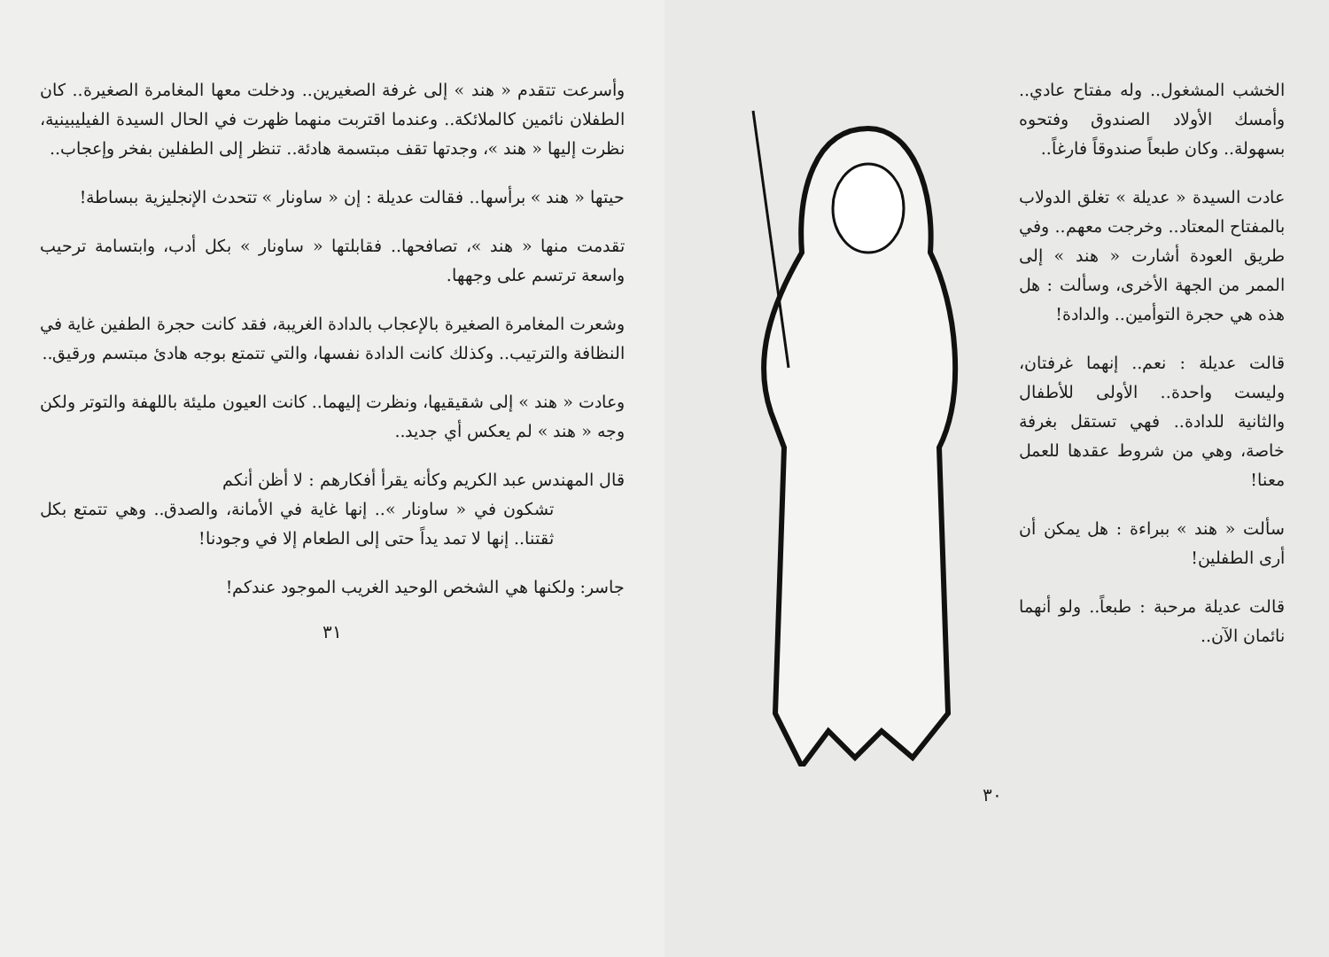وأسرعت تتقدم « هند » إلى غرفة الصغيرين.. ودخلت معها المغامرة الصغيرة.. كان الطفلان نائمين كالملائكة.. وعندما اقتربت منهما ظهرت في الحال السيدة الفيليبينية، نظرت إليها « هند »، وجدتها تقف مبتسمة هادئة.. تنظر إلى الطفلين بفخر وإعجاب..
حيتها « هند » برأسها.. فقالت عديلة : إن « ساونار » تتحدث الإنجليزية ببساطة!
تقدمت منها « هند »، تصافحها.. فقابلتها « ساونار » بكل أدب، وابتسامة ترحيب واسعة ترتسم على وجهها.
وشعرت المغامرة الصغيرة بالإعجاب بالدادة الغريبة، فقد كانت حجرة الطفين غاية في النظافة والترتيب.. وكذلك كانت الدادة نفسها، والتي تتمتع بوجه هادئ مبتسم ورقيق..
وعادت « هند » إلى شقيقيها، ونظرت إليهما.. كانت العيون مليئة باللهفة والتوتر ولكن وجه « هند » لم يعكس أي جديد..
قال المهندس عبد الكريم وكأنه يقرأ أفكارهم : لا أظن أنكم
تشكون في « ساونار ».. إنها غاية في الأمانة، والصدق.. وهي تتمتع بكل ثقتنا.. إنها لا تمد يداً حتى إلى الطعام إلا في وجودنا!
جاسر: ولكنها هي الشخص الوحيد الغريب الموجود عندكم!
٣١
الخشب المشغول.. وله مفتاح عادي.. وأمسك الأولاد الصندوق وفتحوه بسهولة.. وكان طبعاً صندوقاً فارغاً..
عادت السيدة « عديلة » تغلق الدولاب بالمفتاح المعتاد.. وخرجت معهم.. وفي طريق العودة أشارت « هند » إلى الممر من الجهة الأخرى، وسألت : هل هذه هي حجرة التوأمين.. والدادة!
قالت عديلة : نعم.. إنهما غرفتان، وليست واحدة.. الأولى للأطفال والثانية للدادة.. فهي تستقل بغرفة خاصة، وهي من شروط عقدها للعمل معنا!
سألت « هند » ببراءة : هل يمكن أن أرى الطفلين!
قالت عديلة مرحبة : طبعاً.. ولو أنهما نائمان الآن..
٣٠